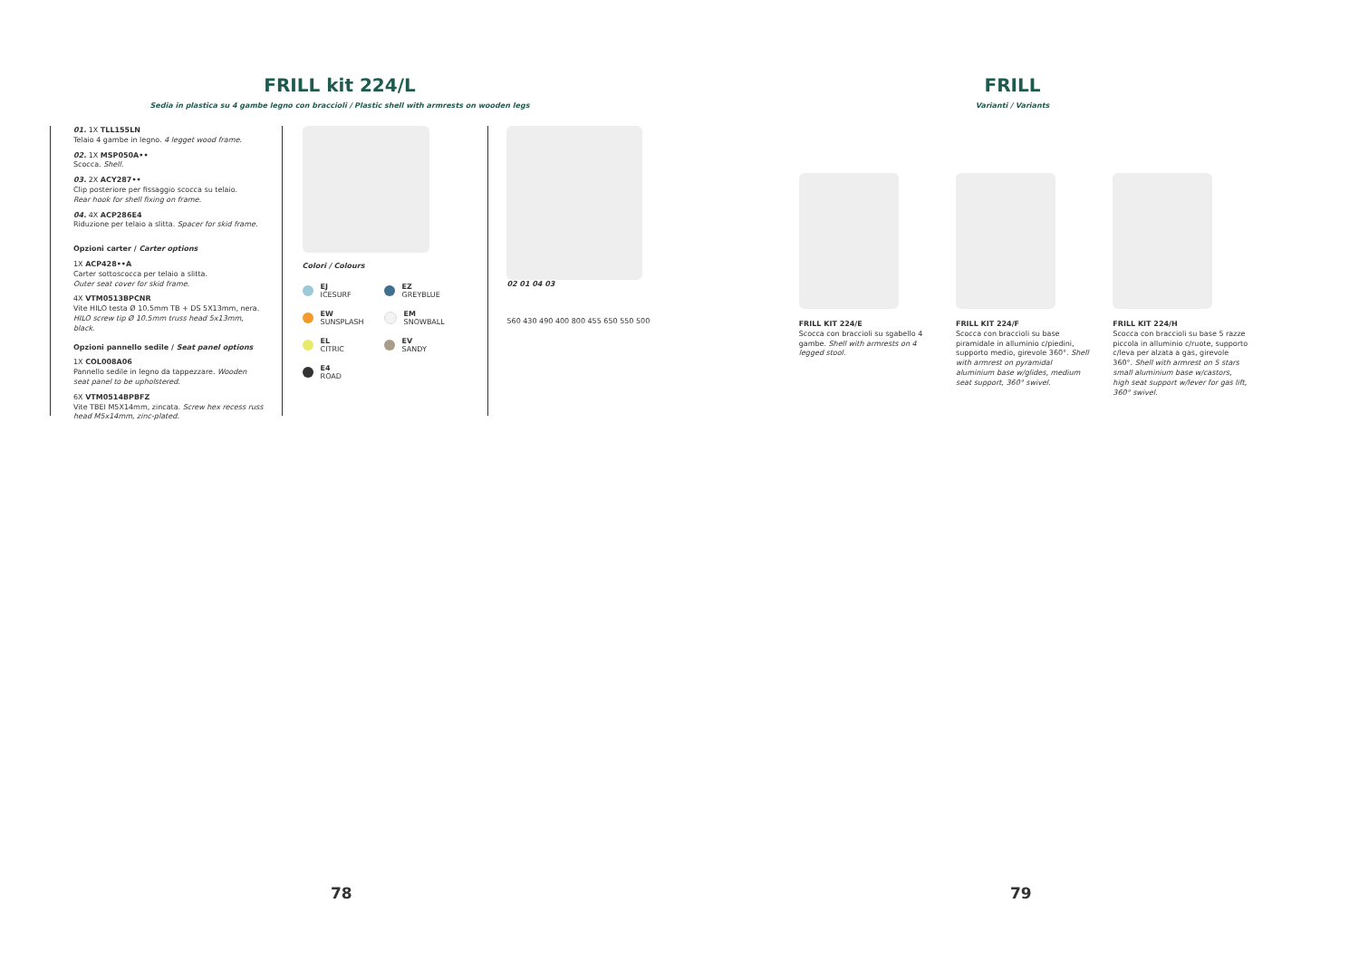FRILL kit 224/L
Sedia in plastica su 4 gambe legno con braccioli / Plastic shell with armrests on wooden legs
01. 1X TLL155LN
Telaio 4 gambe in legno. 4 legget wood frame.
02. 1X MSP050A••
Scocca. Shell.
03. 2X ACY287••
Clip posteriore per fissaggio scocca su telaio.
Rear hook for shell fixing on frame.
04. 4X ACP286E4
Riduzione per telaio a slitta. Spacer for skid frame.
Opzioni carter / Carter options
1X ACP428••A
Carter sottoscocca per telaio a slitta.
Outer seat cover for skid frame.
4X VTM0513BPCNR
Vite HILO testa Ø 10.5mm TB + DS 5X13mm, nera.
HILO screw tip Ø 10.5mm truss head 5x13mm, black.
Opzioni pannello sedile / Seat panel options
1X COL008A06
Pannello sedile in legno da tappezzare. Wooden seat panel to be upholstered.
6X VTM0514BPBFZ
Vite TBEI M5X14mm, zincata. Screw hex recess russ head M5x14mm, zinc-plated.
Colori / Colours
EJ
ICESURF
EZ
GREYBLUE
EW
SUNSPLASH
EM
SNOWBALL
EL
CITRIC
EV
SANDY
E4
ROAD
02 01 04 03
560 430 490 400 800 455 650 550 500
78
FRILL
Varianti / Variants
FRILL KIT 224/E
Scocca con braccioli su sgabello 4 gambe. Shell with armrests on 4 legged stool.
FRILL KIT 224/F
Scocca con braccioli su base piramidale in alluminio c/piedini, supporto medio, girevole 360°. Shell with armrest on pyramidal aluminium base w/glides, medium seat support, 360° swivel.
FRILL KIT 224/H
Scocca con braccioli su base 5 razze piccola in alluminio c/ruote, supporto c/leva per alzata a gas, girevole 360°. Shell with armrest on 5 stars small aluminium base w/castors, high seat support w/lever for gas lift, 360° swivel.
79